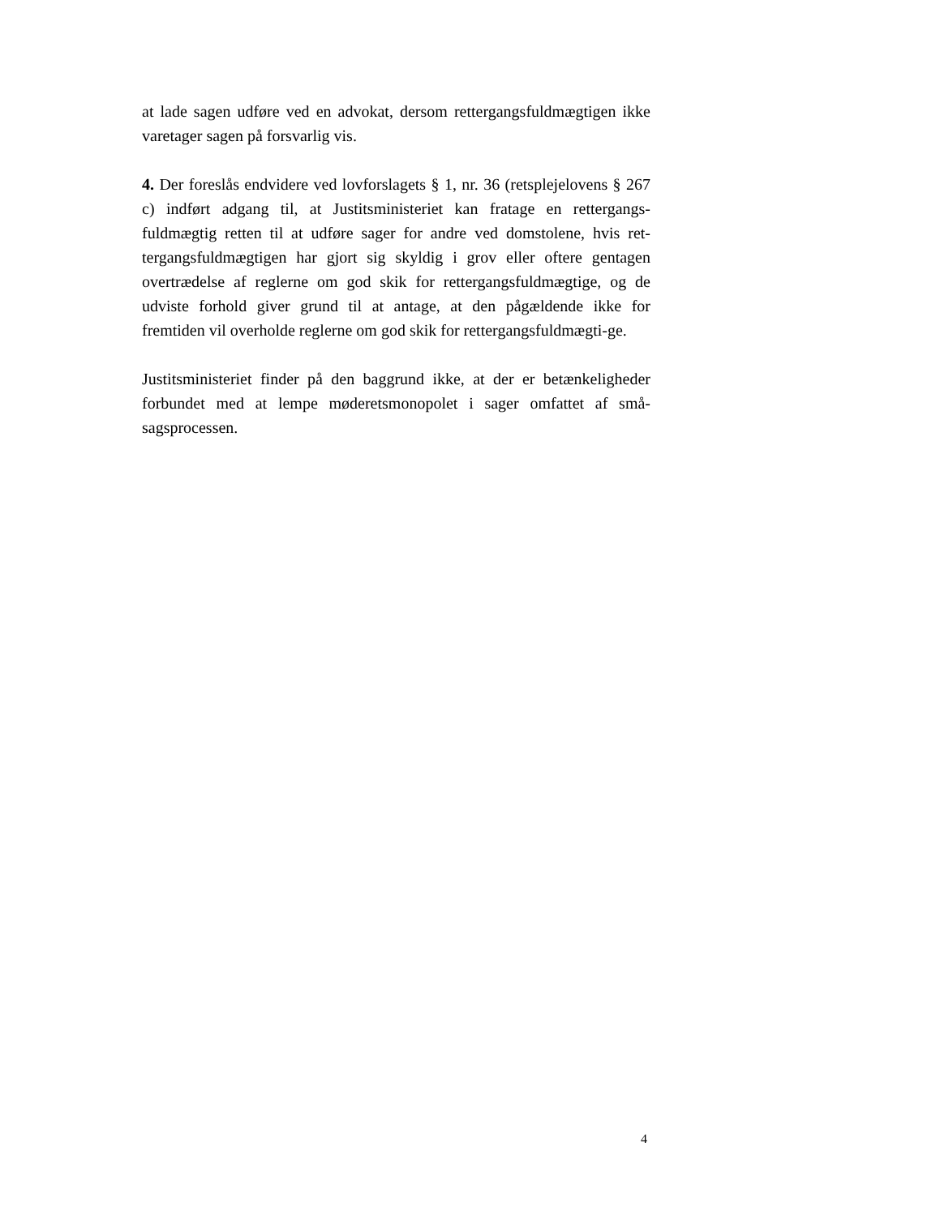at lade sagen udføre ved en advokat, dersom rettergangsfuldmægtigen ikke varetager sagen på forsvarlig vis.
4. Der foreslås endvidere ved lovforslagets § 1, nr. 36 (retsplejelovens § 267 c) indført adgang til, at Justitsministeriet kan fratage en rettergangs-fuldmægtig retten til at udføre sager for andre ved domstolene, hvis ret-tergangsfuldmægtigen har gjort sig skyldig i grov eller oftere gentagen overtrædelse af reglerne om god skik for rettergangsfuldmægtige, og de udviste forhold giver grund til at antage, at den pågældende ikke for fremtiden vil overholde reglerne om god skik for rettergangsfuldmægti-ge.
Justitsministeriet finder på den baggrund ikke, at der er betænkeligheder forbundet med at lempe møderetsmonopolet i sager omfattet af små-sagsprocessen.
4